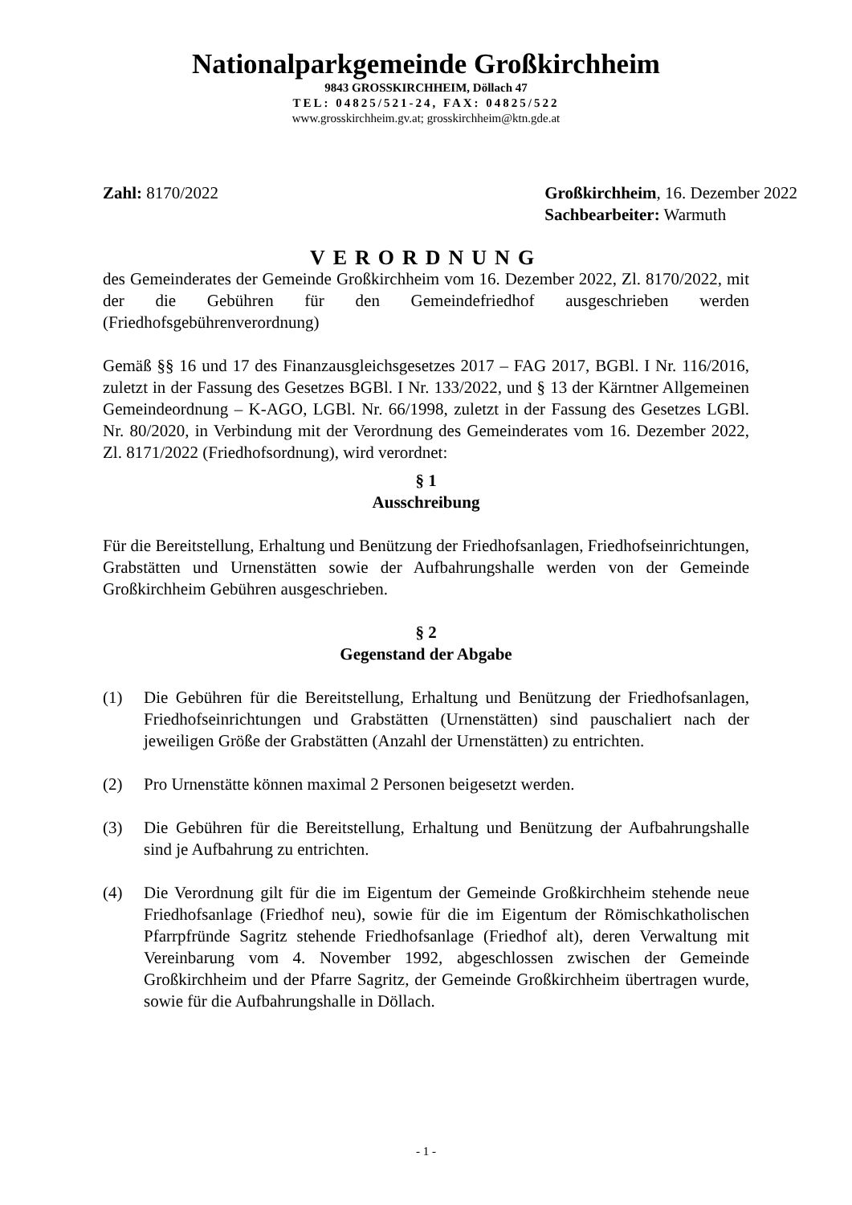Nationalparkgemeinde Großkirchheim
9843 GROSSKIRCHHEIM, Döllach 47
TEL: 04825/521-24, FAX: 04825/522
www.grosskirchheim.gv.at; grosskirchheim@ktn.gde.at
Zahl: 8170/2022 Großkirchheim, 16. Dezember 2022
Sachbearbeiter: Warmuth
VERORDNUNG
des Gemeinderates der Gemeinde Großkirchheim vom 16. Dezember 2022, Zl. 8170/2022, mit der die Gebühren für den Gemeindefriedhof ausgeschrieben werden (Friedhofsgebührenverordnung)
Gemäß §§ 16 und 17 des Finanzausgleichsgesetzes 2017 – FAG 2017, BGBl. I Nr. 116/2016, zuletzt in der Fassung des Gesetzes BGBl. I Nr. 133/2022, und § 13 der Kärntner Allgemeinen Gemeindeordnung – K-AGO, LGBl. Nr. 66/1998, zuletzt in der Fassung des Gesetzes LGBl. Nr. 80/2020, in Verbindung mit der Verordnung des Gemeinderates vom 16. Dezember 2022, Zl. 8171/2022 (Friedhofsordnung), wird verordnet:
§ 1
Ausschreibung
Für die Bereitstellung, Erhaltung und Benützung der Friedhofsanlagen, Friedhofseinrichtungen, Grabstätten und Urnenstätten sowie der Aufbahrungshalle werden von der Gemeinde Großkirchheim Gebühren ausgeschrieben.
§ 2
Gegenstand der Abgabe
(1) Die Gebühren für die Bereitstellung, Erhaltung und Benützung der Friedhofsanlagen, Friedhofseinrichtungen und Grabstätten (Urnenstätten) sind pauschaliert nach der jeweiligen Größe der Grabstätten (Anzahl der Urnenstätten) zu entrichten.
(2) Pro Urnenstätte können maximal 2 Personen beigesetzt werden.
(3) Die Gebühren für die Bereitstellung, Erhaltung und Benützung der Aufbahrungshalle sind je Aufbahrung zu entrichten.
(4) Die Verordnung gilt für die im Eigentum der Gemeinde Großkirchheim stehende neue Friedhofsanlage (Friedhof neu), sowie für die im Eigentum der Römischkatholischen Pfarrpfründe Sagritz stehende Friedhofsanlage (Friedhof alt), deren Verwaltung mit Vereinbarung vom 4. November 1992, abgeschlossen zwischen der Gemeinde Großkirchheim und der Pfarre Sagritz, der Gemeinde Großkirchheim übertragen wurde, sowie für die Aufbahrungshalle in Döllach.
- 1 -